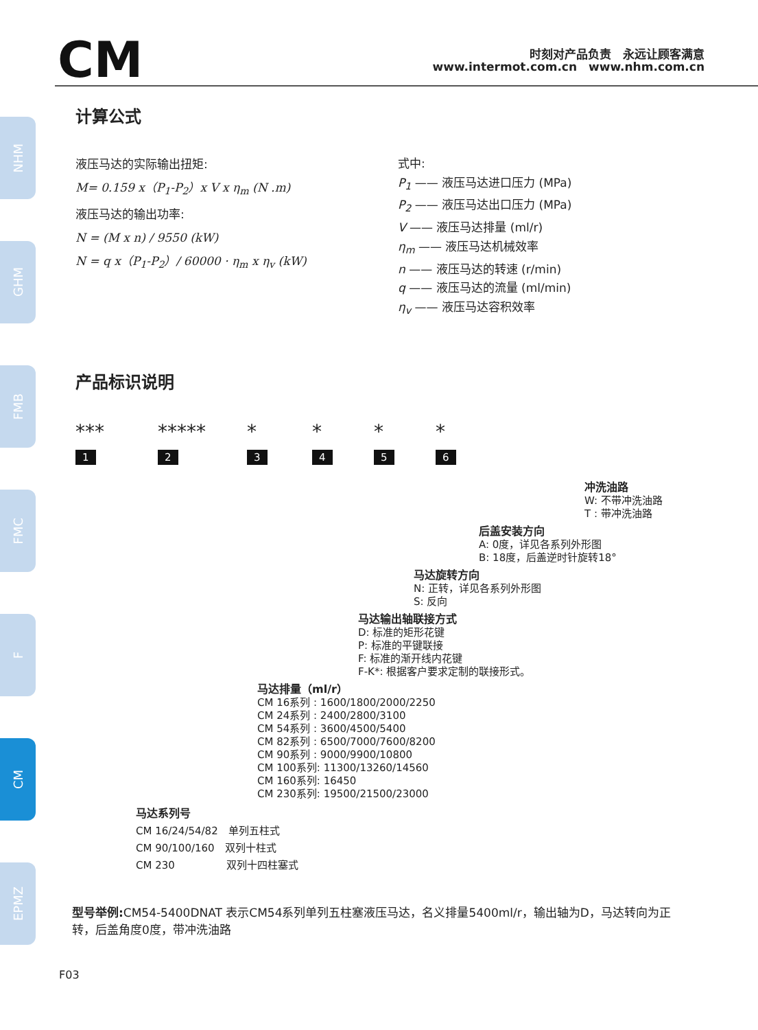NHM
GHM
FMB
FMC
F
CM
EPMZ
CM
时刻对产品负责　永远让顾客满意
www.intermot.com.cn　www.nhm.com.cn
计算公式
液压马达的实际输出扭矩:
M= 0.159 x（P<sub>1</sub>-P<sub>2</sub>）x V x η<sub>m</sub> (N .m)
液压马达的输出功率:
N = (M x n) / 9550 (kW)
N = q x（P<sub>1</sub>-P<sub>2</sub>）/ 60000 · η<sub>m</sub> x η<sub>v</sub> (kW)
式中:
P<sub>1</sub> —— 液压马达进口压力 (MPa)
P<sub>2</sub> —— 液压马达出口压力 (MPa)
V —— 液压马达排量 (ml/r)
η<sub>m</sub> —— 液压马达机械效率
n —— 液压马达的转速 (r/min)
q —— 液压马达的流量 (ml/min)
η<sub>v</sub> —— 液压马达容积效率
产品标识说明
***
1 *****
2 *
3 *
4 *
5 *
6
冲洗油路
W: 不带冲洗油路
T : 带冲洗油路
后盖安装方向
A: 0度，详见各系列外形图
B: 18度，后盖逆时针旋转18°
马达旋转方向
N: 正转，详见各系列外形图
S: 反向
马达输出轴联接方式
D: 标准的矩形花键
P: 标准的平键联接
F: 标准的渐开线内花键
F-K*: 根据客户要求定制的联接形式。
马达排量（ml/r）
CM 16系列 : 1600/1800/2000/2250
CM 24系列 : 2400/2800/3100
CM 54系列 : 3600/4500/5400
CM 82系列 : 6500/7000/7600/8200
CM 90系列 : 9000/9900/10800
CM 100系列: 11300/13260/14560
CM 160系列: 16450
CM 230系列: 19500/21500/23000
马达系列号
CM 16/24/54/82　单列五柱式
CM 90/100/160　双列十柱式
CM 230　　　　　双列十四柱塞式
型号举例: CM54-5400DNAT 表示CM54系列单列五柱塞液压马达，名义排量5400ml/r，输出轴为D，马达转向为正转，后盖角度0度，带冲洗油路
F03